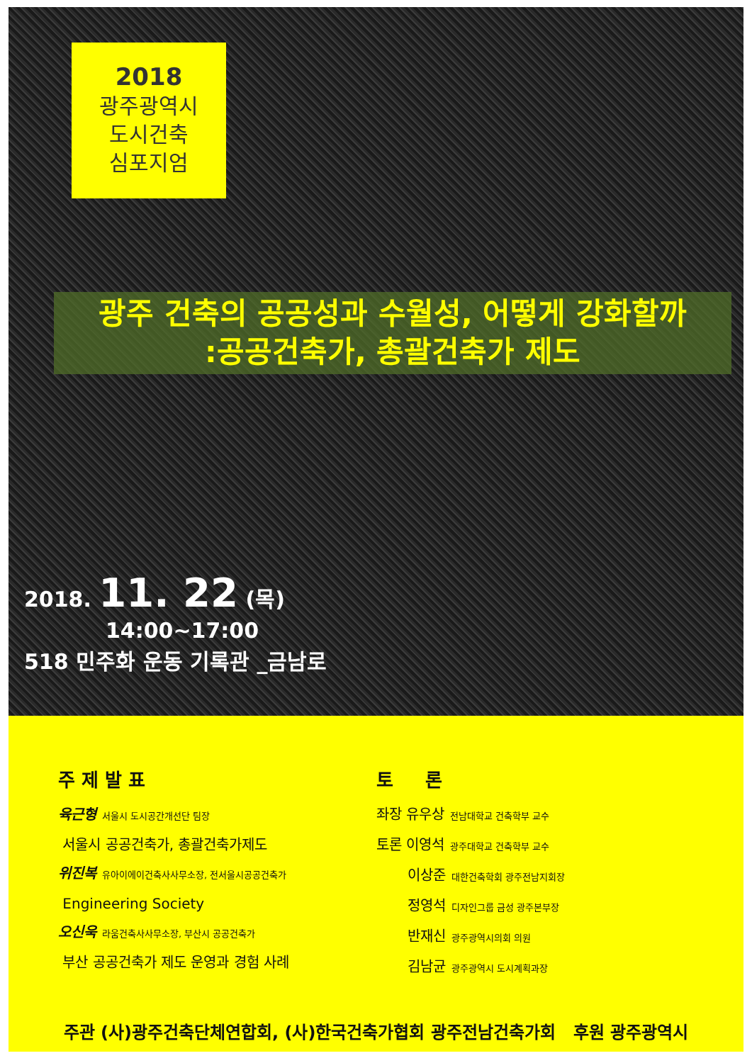2018
광주광역시
도시건축
심포지엄
광주 건축의 공공성과 수월성, 어떻게 강화할까
:공공건축가, 총괄건축가 제도
2018. 11. 22 (목)
14:00~17:00
518 민주화 운동 기록관 _금남로
주 제 발 표
육근형 서울시 도시공간개선단 팀장
서울시 공공건축가, 총괄건축가제도
위진복 유아이에이건축사사무소장, 전서울시공공건축가
Engineering Society
오신욱 라움건축사사무소장, 부산시 공공건축가
부산 공공건축가 제도 운영과 경험 사례
토 론
좌장 유우상 전남대학교 건축학부 교수
토론 이영석 광주대학교 건축학부 교수
이상준 대한건축학회 광주전남지회장
정영석 디자인그룹 금성 광주본부장
반재신 광주광역시의회 의원
김남균 광주광역시 도시계획과장
주관 (사)광주건축단체연합회, (사)한국건축가협회 광주전남건축가회 후원 광주광역시